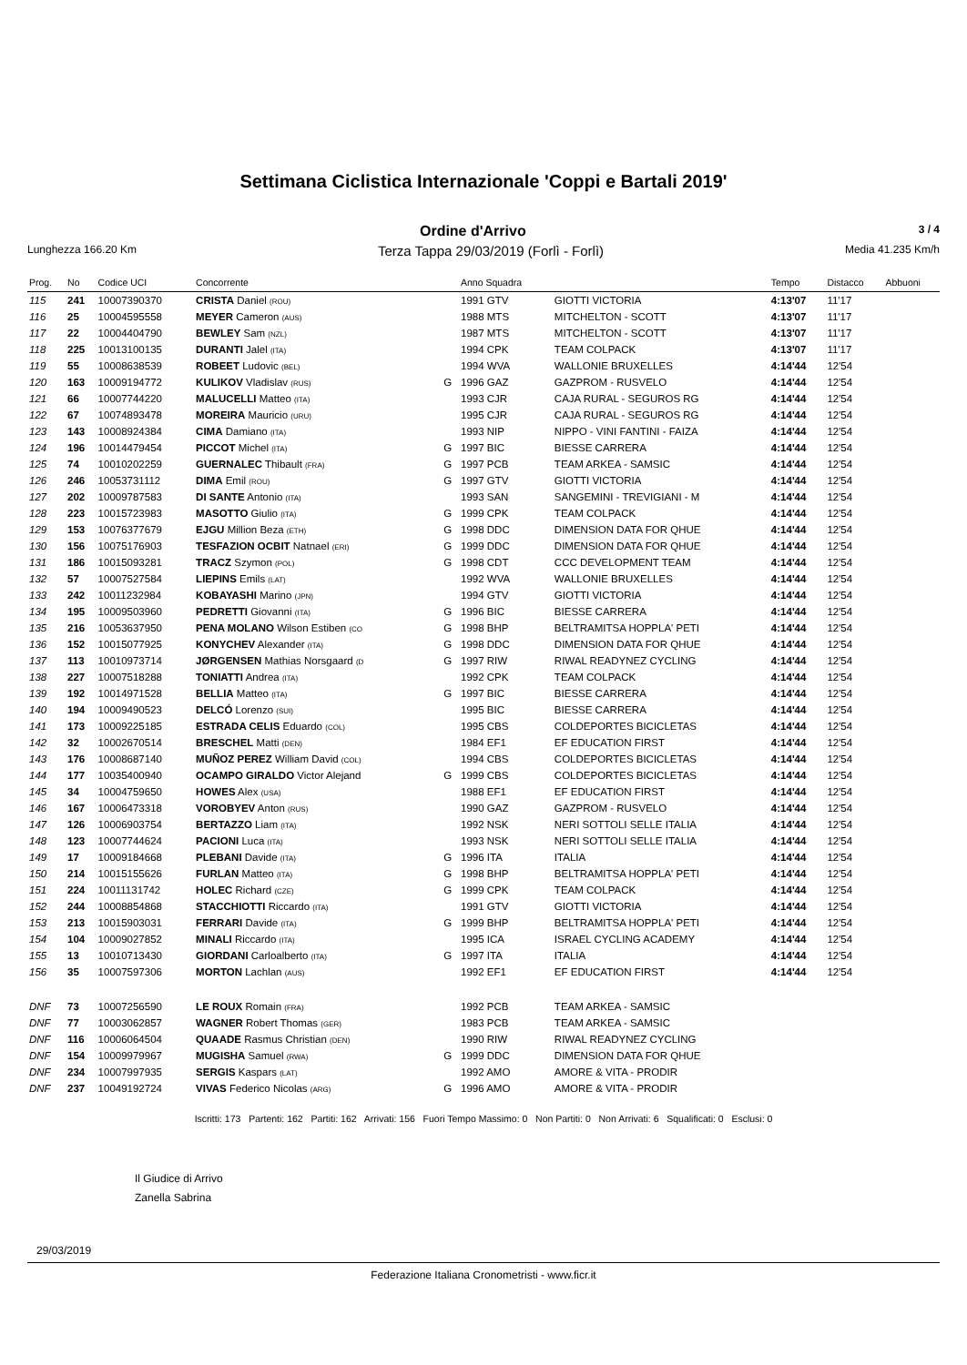Settimana Ciclistica Internazionale 'Coppi e Bartali 2019'
Ordine d'Arrivo 3 / 4
Lunghezza 166.20 Km Terza Tappa 29/03/2019 (Forlì - Forlì) Media 41.235 Km/h
| Prog. | No | Codice UCI | Concorrente | | Anno Squadra | | Tempo | Distacco | Abbuoni |
| --- | --- | --- | --- | --- | --- | --- | --- | --- | --- |
| 115 | 241 | 10007390370 | CRISTA Daniel (ROU) | | 1991 GTV | GIOTTI VICTORIA | 4:13'07 | 11'17 | |
| 116 | 25 | 10004595558 | MEYER Cameron (AUS) | | 1988 MTS | MITCHELTON - SCOTT | 4:13'07 | 11'17 | |
| 117 | 22 | 10004404790 | BEWLEY Sam (NZL) | | 1987 MTS | MITCHELTON - SCOTT | 4:13'07 | 11'17 | |
| 118 | 225 | 10013100135 | DURANTI Jalel (ITA) | | 1994 CPK | TEAM COLPACK | 4:13'07 | 11'17 | |
| 119 | 55 | 10008638539 | ROBEET Ludovic (BEL) | | 1994 WVA | WALLONIE BRUXELLES | 4:14'44 | 12'54 | |
| 120 | 163 | 10009194772 | KULIKOV Vladislav (RUS) | G | 1996 GAZ | GAZPROM - RUSVELO | 4:14'44 | 12'54 | |
| 121 | 66 | 10007744220 | MALUCELLI Matteo (ITA) | | 1993 CJR | CAJA RURAL - SEGUROS RG | 4:14'44 | 12'54 | |
| 122 | 67 | 10074893478 | MOREIRA Mauricio (URU) | | 1995 CJR | CAJA RURAL - SEGUROS RG | 4:14'44 | 12'54 | |
| 123 | 143 | 10008924384 | CIMA Damiano (ITA) | | 1993 NIP | NIPPO - VINI FANTINI - FAIZA | 4:14'44 | 12'54 | |
| 124 | 196 | 10014479454 | PICCOT Michel (ITA) | G | 1997 BIC | BIESSE CARRERA | 4:14'44 | 12'54 | |
| 125 | 74 | 10010202259 | GUERNALEC Thibault (FRA) | G | 1997 PCB | TEAM ARKEA - SAMSIC | 4:14'44 | 12'54 | |
| 126 | 246 | 10053731112 | DIMA Emil (ROU) | G | 1997 GTV | GIOTTI VICTORIA | 4:14'44 | 12'54 | |
| 127 | 202 | 10009787583 | DI SANTE Antonio (ITA) | | 1993 SAN | SANGEMINI - TREVIGIANI - M | 4:14'44 | 12'54 | |
| 128 | 223 | 10015723983 | MASOTTO Giulio (ITA) | G | 1999 CPK | TEAM COLPACK | 4:14'44 | 12'54 | |
| 129 | 153 | 10076377679 | EJGU Million Beza (ETH) | G | 1998 DDC | DIMENSION DATA FOR QHUE | 4:14'44 | 12'54 | |
| 130 | 156 | 10075176903 | TESFAZION OCBIT Natnael (ERI) | G | 1999 DDC | DIMENSION DATA FOR QHUE | 4:14'44 | 12'54 | |
| 131 | 186 | 10015093281 | TRACZ Szymon (POL) | G | 1998 CDT | CCC DEVELOPMENT TEAM | 4:14'44 | 12'54 | |
| 132 | 57 | 10007527584 | LIEPINS Emils (LAT) | | 1992 WVA | WALLONIE BRUXELLES | 4:14'44 | 12'54 | |
| 133 | 242 | 10011232984 | KOBAYASHI Marino (JPN) | | 1994 GTV | GIOTTI VICTORIA | 4:14'44 | 12'54 | |
| 134 | 195 | 10009503960 | PEDRETTI Giovanni (ITA) | G | 1996 BIC | BIESSE CARRERA | 4:14'44 | 12'54 | |
| 135 | 216 | 10053637950 | PENA MOLANO Wilson Estiben (CO | G | 1998 BHP | BELTRAMITSA HOPPLA' PETI | 4:14'44 | 12'54 | |
| 136 | 152 | 10015077925 | KONYCHEV Alexander (ITA) | G | 1998 DDC | DIMENSION DATA FOR QHUE | 4:14'44 | 12'54 | |
| 137 | 113 | 10010973714 | JØRGENSEN Mathias Norsgaard (D | G | 1997 RIW | RIWAL READYNEZ CYCLING | 4:14'44 | 12'54 | |
| 138 | 227 | 10007518288 | TONIATTI Andrea (ITA) | | 1992 CPK | TEAM COLPACK | 4:14'44 | 12'54 | |
| 139 | 192 | 10014971528 | BELLIA Matteo (ITA) | G | 1997 BIC | BIESSE CARRERA | 4:14'44 | 12'54 | |
| 140 | 194 | 10009490523 | DELCÓ Lorenzo (SUI) | | 1995 BIC | BIESSE CARRERA | 4:14'44 | 12'54 | |
| 141 | 173 | 10009225185 | ESTRADA CELIS Eduardo (COL) | | 1995 CBS | COLDEPORTES BICICLETAS | 4:14'44 | 12'54 | |
| 142 | 32 | 10002670514 | BRESCHEL Matti (DEN) | | 1984 EF1 | EF EDUCATION FIRST | 4:14'44 | 12'54 | |
| 143 | 176 | 10008687140 | MUÑOZ PEREZ William David (COL) | | 1994 CBS | COLDEPORTES BICICLETAS | 4:14'44 | 12'54 | |
| 144 | 177 | 10035400940 | OCAMPO GIRALDO Victor Alejand | G | 1999 CBS | COLDEPORTES BICICLETAS | 4:14'44 | 12'54 | |
| 145 | 34 | 10004759650 | HOWES Alex (USA) | | 1988 EF1 | EF EDUCATION FIRST | 4:14'44 | 12'54 | |
| 146 | 167 | 10006473318 | VOROBYEV Anton (RUS) | | 1990 GAZ | GAZPROM - RUSVELO | 4:14'44 | 12'54 | |
| 147 | 126 | 10006903754 | BERTAZZO Liam (ITA) | | 1992 NSK | NERI SOTTOLI SELLE ITALIA | 4:14'44 | 12'54 | |
| 148 | 123 | 10007744624 | PACIONI Luca (ITA) | | 1993 NSK | NERI SOTTOLI SELLE ITALIA | 4:14'44 | 12'54 | |
| 149 | 17 | 10009184668 | PLEBANI Davide (ITA) | G | 1996 ITA | ITALIA | 4:14'44 | 12'54 | |
| 150 | 214 | 10015155626 | FURLAN Matteo (ITA) | G | 1998 BHP | BELTRAMITSA HOPPLA' PETI | 4:14'44 | 12'54 | |
| 151 | 224 | 10011131742 | HOLEC Richard (CZE) | G | 1999 CPK | TEAM COLPACK | 4:14'44 | 12'54 | |
| 152 | 244 | 10008854868 | STACCHIOTTI Riccardo (ITA) | | 1991 GTV | GIOTTI VICTORIA | 4:14'44 | 12'54 | |
| 153 | 213 | 10015903031 | FERRARI Davide (ITA) | G | 1999 BHP | BELTRAMITSA HOPPLA' PETI | 4:14'44 | 12'54 | |
| 154 | 104 | 10009027852 | MINALI Riccardo (ITA) | | 1995 ICA | ISRAEL CYCLING ACADEMY | 4:14'44 | 12'54 | |
| 155 | 13 | 10010713430 | GIORDANI Carloalberto (ITA) | G | 1997 ITA | ITALIA | 4:14'44 | 12'54 | |
| 156 | 35 | 10007597306 | MORTON Lachlan (AUS) | | 1992 EF1 | EF EDUCATION FIRST | 4:14'44 | 12'54 | |
| DNF | 73 | 10007256590 | LE ROUX Romain (FRA) | | 1992 PCB | TEAM ARKEA - SAMSIC | | | |
| DNF | 77 | 10003062857 | WAGNER Robert Thomas (GER) | | 1983 PCB | TEAM ARKEA - SAMSIC | | | |
| DNF | 116 | 10006064504 | QUAADE Rasmus Christian (DEN) | | 1990 RIW | RIWAL READYNEZ CYCLING | | | |
| DNF | 154 | 10009979967 | MUGISHA Samuel (RWA) | G | 1999 DDC | DIMENSION DATA FOR QHUE | | | |
| DNF | 234 | 10007997935 | SERGIS Kaspars (LAT) | | 1992 AMO | AMORE & VITA - PRODIR | | | |
| DNF | 237 | 10049192724 | VIVAS Federico Nicolas (ARG) | G | 1996 AMO | AMORE & VITA - PRODIR | | | |
Iscritti: 173 Partenti: 162 Partiti: 162 Arrivati: 156 Fuori Tempo Massimo: 0 Non Partiti: 0 Non Arrivati: 6 Squalificati: 0 Esclusi: 0
Il Giudice di Arrivo
Zanella Sabrina
29/03/2019
Federazione Italiana Cronometristi - www.ficr.it